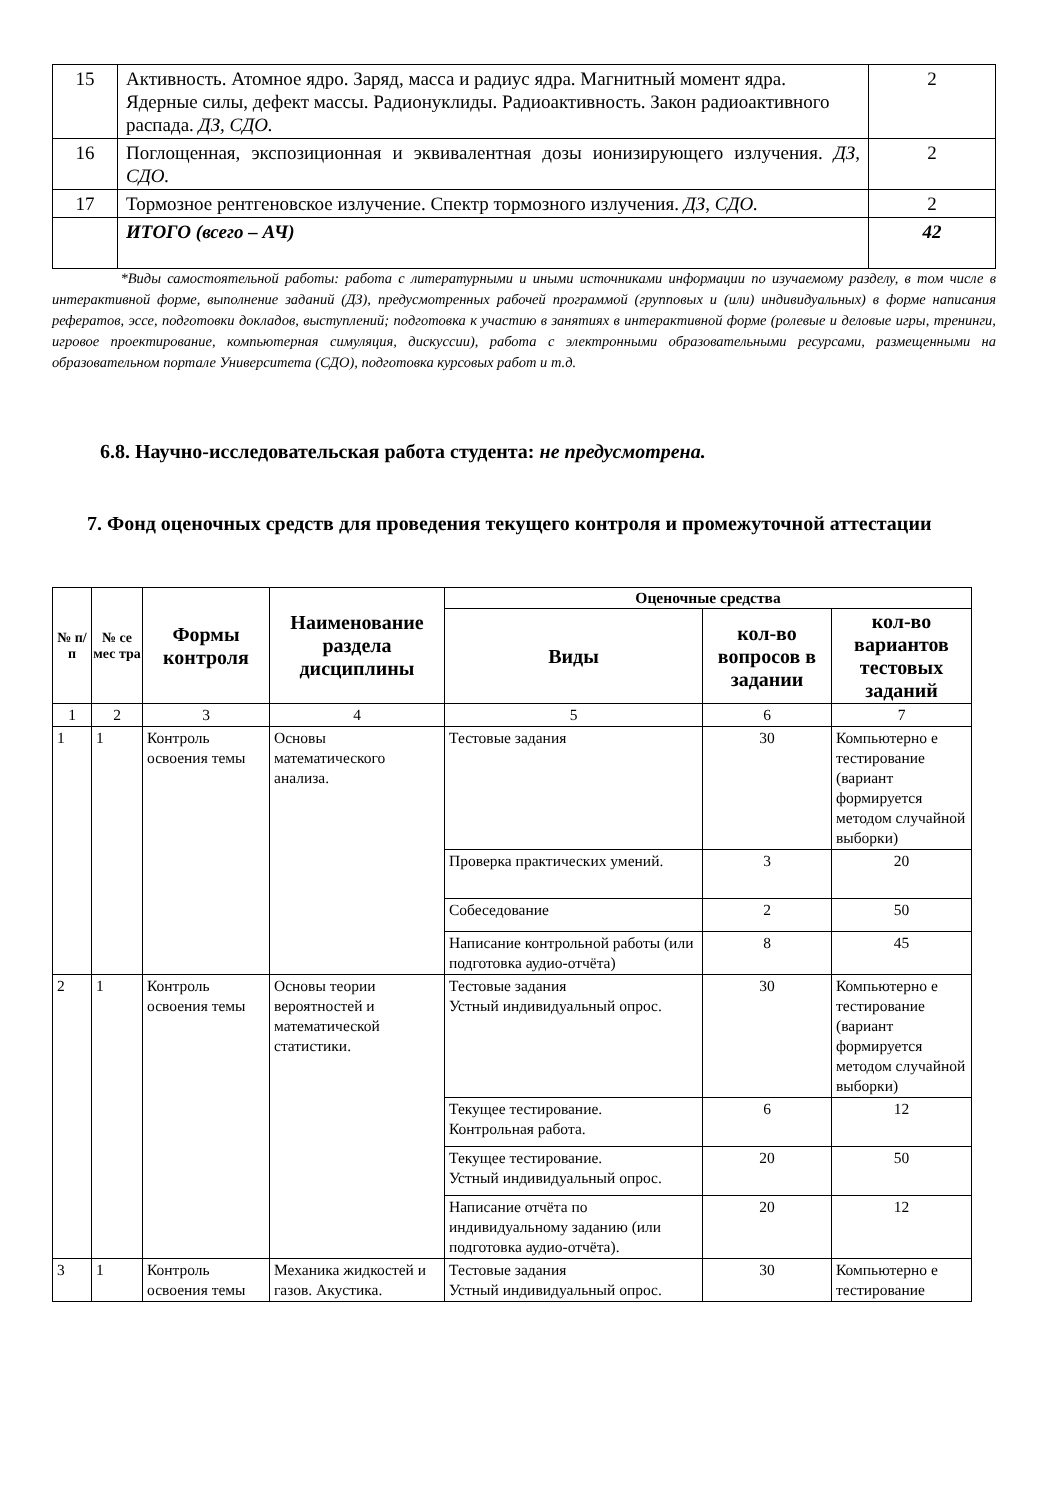| 15 | Активность. Атомное ядро. Заряд, масса и радиус ядра. Магнитный момент ядра. Ядерные силы, дефект массы. Радионуклиды. Радиоактивность. Закон радиоактивного распада. ДЗ, СДО. | 2 |
| 16 | Поглощенная, экспозиционная и эквивалентная дозы ионизирующего излучения. ДЗ, СДО. | 2 |
| 17 | Тормозное рентгеновское излучение. Спектр тормозного излучения. ДЗ, СДО. | 2 |
| | ИТОГО (всего – АЧ) | 42 |
*Виды самостоятельной работы: работа с литературными и иными источниками информации по изучаемому разделу, в том числе в интерактивной форме, выполнение заданий (ДЗ), предусмотренных рабочей программой (групповых и (или) индивидуальных) в форме написания рефератов, эссе, подготовки докладов, выступлений; подготовка к участию в занятиях в интерактивной форме (ролевые и деловые игры, тренинги, игровое проектирование, компьютерная симуляция, дискуссии), работа с электронными образовательными ресурсами, размещенными на образовательном портале Университета (СДО), подготовка курсовых работ и т.д.
6.8. Научно-исследовательская работа студента: не предусмотрена.
7. Фонд оценочных средств для проведения текущего контроля и промежуточной аттестации
| № п/п | № се мес тра | Формы контроля | Наименование раздела дисциплины | Оценочные средства | | |
| --- | --- | --- | --- | --- | --- | --- |
| | | | | Виды | кол-во вопросов в задании | кол-во вариантов тестовых заданий |
| 1 | 2 | 3 | 4 | 5 | 6 | 7 |
| 1 | 1 | Контроль освоения темы | Основы математического анализа. | Тестовые задания | 30 | Компьютерно е тестирование (вариант формируется методом случайной выборки) |
| | | | | Проверка практических умений. | 3 | 20 |
| | | | | Собеседование | 2 | 50 |
| | | | | Написание контрольной работы (или подготовка аудио-отчёта) | 8 | 45 |
| 2 | 1 | Контроль освоения темы | Основы теории вероятностей и математической статистики. | Тестовые задания Устный индивидуальный опрос. | 30 | Компьютерно е тестирование (вариант формируется методом случайной выборки) |
| | | | | Текущее тестирование. Контрольная работа. | 6 | 12 |
| | | | | Текущее тестирование. Устный индивидуальный опрос. | 20 | 50 |
| | | | | Написание отчёта по индивидуальному заданию (или подготовка аудио-отчёта). | 20 | 12 |
| 3 | 1 | Контроль освоения темы | Механика жидкостей и газов. Акустика. | Тестовые задания Устный индивидуальный опрос. | 30 | Компьютерно е тестирование |